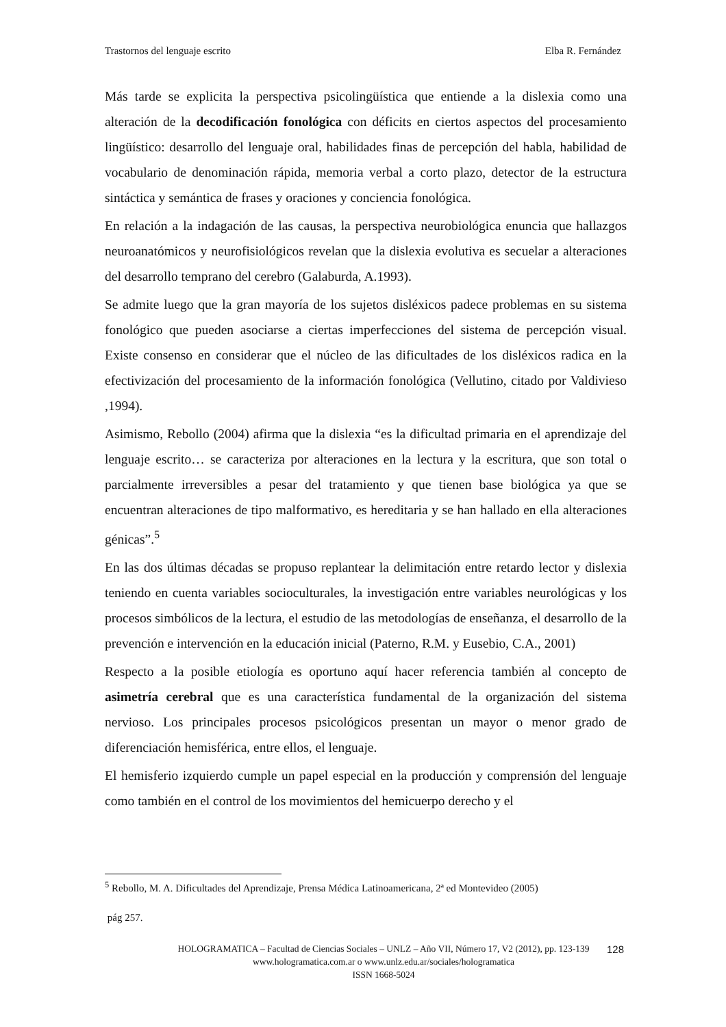Trastornos del lenguaje escrito Elba R. Fernández
Más tarde se explicita la perspectiva psicolingüística que entiende a la dislexia como una alteración de la decodificación fonológica con déficits en ciertos aspectos del procesamiento lingüístico: desarrollo del lenguaje oral, habilidades finas de percepción del habla, habilidad de vocabulario de denominación rápida, memoria verbal a corto plazo, detector de la estructura sintáctica y semántica de frases y oraciones y conciencia fonológica.
En relación a la indagación de las causas, la perspectiva neurobiológica enuncia que hallazgos neuroanatómicos y neurofisiológicos revelan que la dislexia evolutiva es secuelar a alteraciones del desarrollo temprano del cerebro (Galaburda, A.1993).
Se admite luego que la gran mayoría de los sujetos disléxicos padece problemas en su sistema fonológico que pueden asociarse a ciertas imperfecciones del sistema de percepción visual. Existe consenso en considerar que el núcleo de las dificultades de los disléxicos radica en la efectivización del procesamiento de la información fonológica (Vellutino, citado por Valdivieso ,1994).
Asimismo, Rebollo (2004) afirma que la dislexia “es la dificultad primaria en el aprendizaje del lenguaje escrito… se caracteriza por alteraciones en la lectura y la escritura, que son total o parcialmente irreversibles a pesar del tratamiento y que tienen base biológica ya que se encuentran alteraciones de tipo malformativo, es hereditaria y se han hallado en ella alteraciones génicas”.<sup>5</sup>
En las dos últimas décadas se propuso replantear la delimitación entre retardo lector y dislexia teniendo en cuenta variables socioculturales, la investigación entre variables neurológicas y los procesos simbólicos de la lectura, el estudio de las metodologías de enseñanza, el desarrollo de la prevención e intervención en la educación inicial (Paterno, R.M. y Eusebio, C.A., 2001)
Respecto a la posible etiología es oportuno aquí hacer referencia también al concepto de asimetría cerebral que es una característica fundamental de la organización del sistema nervioso. Los principales procesos psicológicos presentan un mayor o menor grado de diferenciación hemisférica, entre ellos, el lenguaje.
El hemisferio izquierdo cumple un papel especial en la producción y comprensión del lenguaje como también en el control de los movimientos del hemicuerpo derecho y el
<sup>5</sup> Rebollo, M. A. Dificultades del Aprendizaje, Prensa Médica Latinoamericana, 2ª ed Montevideo (2005)
pág 257.
HOLOGRAMATICA – Facultad de Ciencias Sociales – UNLZ – Año VII, Número 17, V2 (2012), pp. 123-139
www.hologramatica.com.ar o www.unlz.edu.ar/sociales/hologramatica
ISSN 1668-5024
128